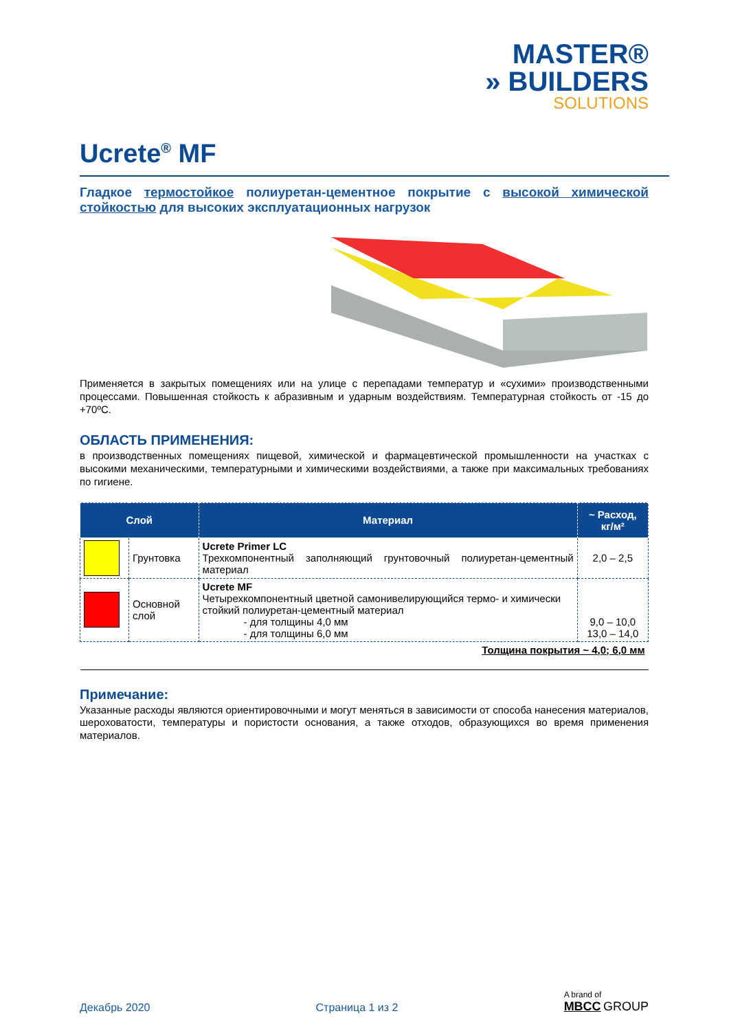MASTER®
» BUILDERS
SOLUTIONS
Ucrete<sup>®</sup> MF
Гладкое термостойкое полиуретан-цементное покрытие с высокой химической стойкостью для высоких эксплуатационных нагрузок
Применяется в закрытых помещениях или на улице с перепадами температур и «сухими» производственными процессами. Повышенная стойкость к абразивным и ударным воздействиям. Температурная стойкость от -15 до +70ºC.
ОБЛАСТЬ ПРИМЕНЕНИЯ:
в производственных помещениях пищевой, химической и фармацевтической промышленности на участках с высокими механическими, температурными и химическими воздействиями, а также при максимальных требованиях по гигиене.
| Слой | | Материал | ~ Расход, кг/м² |
| --- | --- | --- | --- |
| | Грунтовка | Ucrete Primer LC Трехкомпонентный заполняющий грунтовочный полиуретан-цементный материал | 2,0 – 2,5 |
| | Основной слой | Ucrete MF Четырехкомпонентный цветной самонивелирующийся термо- и химически стойкий полиуретан-цементный материал - для толщины 4,0 мм - для толщины 6,0 мм | 9,0 – 10,0 13,0 – 14,0 |
| Толщина покрытия ~ 4,0; 6,0 мм | | | |
Примечание:
Указанные расходы являются ориентировочными и могут меняться в зависимости от способа нанесения материалов, шероховатости, температуры и пористости основания, а также отходов, образующихся во время применения материалов.
Декабрь 2020 Страница 1 из 2 A brand of
MBCC GROUP